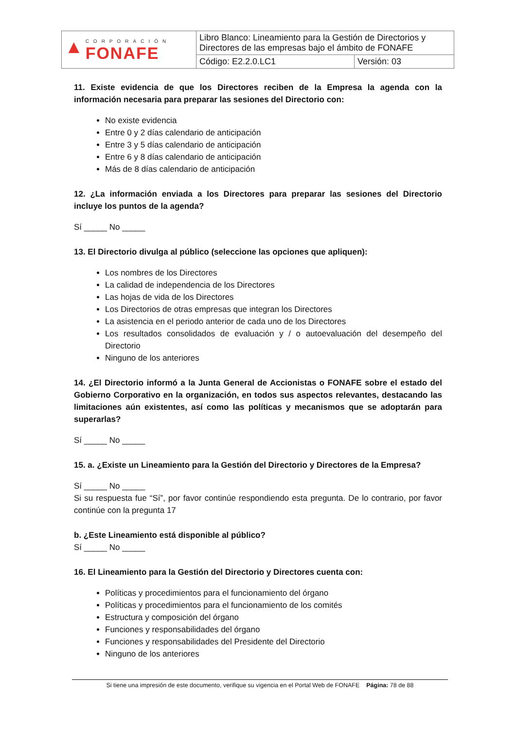| ▲ CORPORACIÓN FONAFE | Libro Blanco: Lineamiento para la Gestión de Directorios y Directores de las empresas bajo el ámbito de FONAFE | |
| | Código: E2.2.0.LC1 | Versión: 03 |
11. Existe evidencia de que los Directores reciben de la Empresa la agenda con la información necesaria para preparar las sesiones del Directorio con:
No existe evidencia
Entre 0 y 2 días calendario de anticipación
Entre 3 y 5 días calendario de anticipación
Entre 6 y 8 días calendario de anticipación
Más de 8 días calendario de anticipación
12. ¿La información enviada a los Directores para preparar las sesiones del Directorio incluye los puntos de la agenda?
Sí _____ No _____
13. El Directorio divulga al público (seleccione las opciones que apliquen):
Los nombres de los Directores
La calidad de independencia de los Directores
Las hojas de vida de los Directores
Los Directorios de otras empresas que integran los Directores
La asistencia en el periodo anterior de cada uno de los Directores
Los resultados consolidados de evaluación y / o autoevaluación del desempeño del Directorio
Ninguno de los anteriores
14. ¿El Directorio informó a la Junta General de Accionistas o FONAFE sobre el estado del Gobierno Corporativo en la organización, en todos sus aspectos relevantes, destacando las limitaciones aún existentes, así como las políticas y mecanismos que se adoptarán para superarlas?
Sí _____ No _____
15. a. ¿Existe un Lineamiento para la Gestión del Directorio y Directores de la Empresa?
Sí _____ No _____
Si su respuesta fue “Sí”, por favor continúe respondiendo esta pregunta. De lo contrario, por favor continúe con la pregunta 17
b. ¿Este Lineamiento está disponible al público?
Sí _____ No _____
16. El Lineamiento para la Gestión del Directorio y Directores cuenta con:
Políticas y procedimientos para el funcionamiento del órgano
Políticas y procedimientos para el funcionamiento de los comités
Estructura y composición del órgano
Funciones y responsabilidades del órgano
Funciones y responsabilidades del Presidente del Directorio
Ninguno de los anteriores
Si tiene una impresión de este documento, verifique su vigencia en el Portal Web de FONAFE Página: 78 de 88